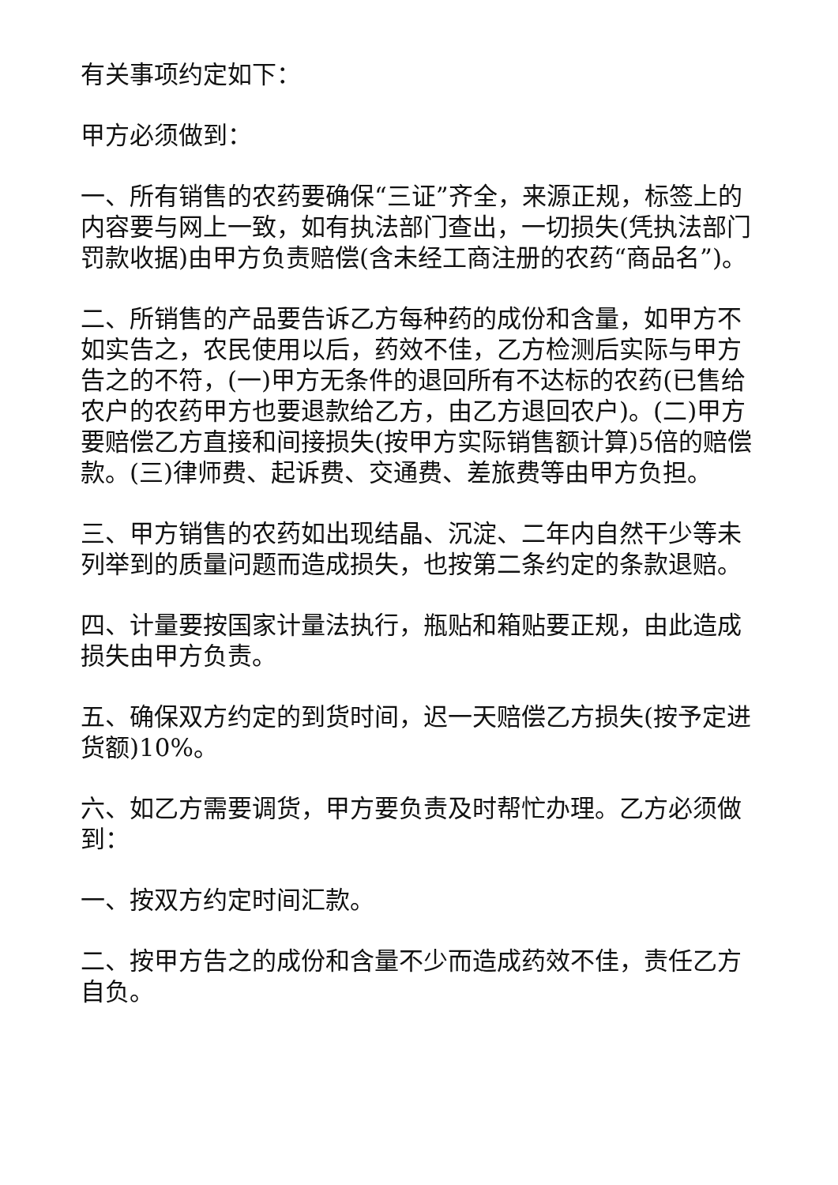有关事项约定如下：
甲方必须做到：
一、所有销售的农药要确保“三证”齐全，来源正规，标签上的内容要与网上一致，如有执法部门查出，一切损失(凭执法部门罚款收据)由甲方负责赔偿(含未经工商注册的农药“商品名”)。
二、所销售的产品要告诉乙方每种药的成份和含量，如甲方不如实告之，农民使用以后，药效不佳，乙方检测后实际与甲方告之的不符，(一)甲方无条件的退回所有不达标的农药(已售给农户的农药甲方也要退款给乙方，由乙方退回农户)。(二)甲方要赔偿乙方直接和间接损失(按甲方实际销售额计算)5倍的赔偿款。(三)律师费、起诉费、交通费、差旅费等由甲方负担。
三、甲方销售的农药如出现结晶、沉淀、二年内自然干少等未列举到的质量问题而造成损失，也按第二条约定的条款退赔。
四、计量要按国家计量法执行，瓶贴和箱贴要正规，由此造成损失由甲方负责。
五、确保双方约定的到货时间，迟一天赔偿乙方损失(按予定进货额)10%。
六、如乙方需要调货，甲方要负责及时帮忙办理。乙方必须做到：
一、按双方约定时间汇款。
二、按甲方告之的成份和含量不少而造成药效不佳，责任乙方自负。